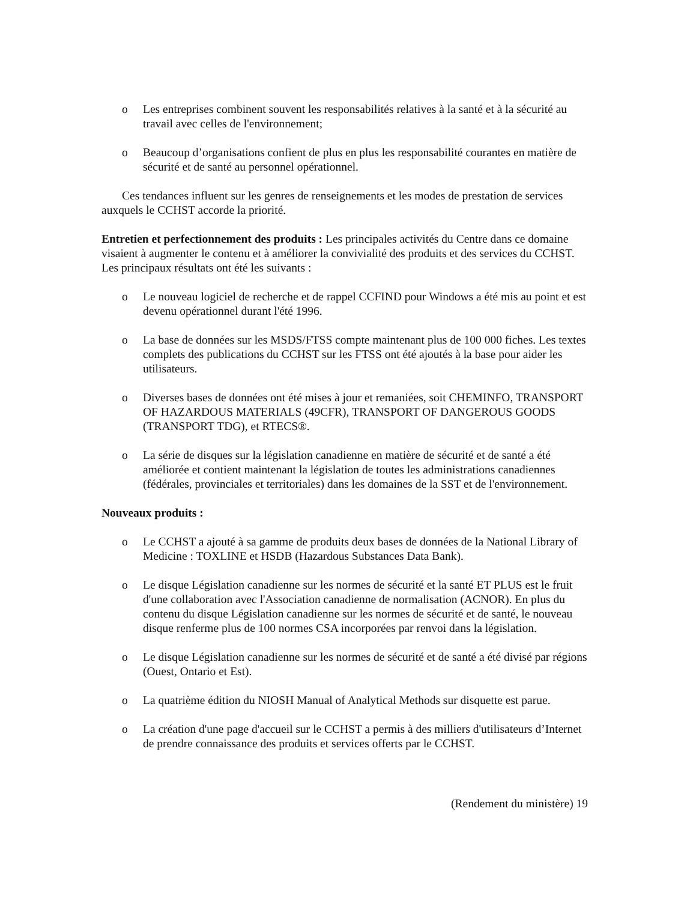o Les entreprises combinent souvent les responsabilités relatives à la santé et à la sécurité au travail avec celles de l'environnement;
o Beaucoup d’organisations confient de plus en plus les responsabilité courantes en matière de sécurité et de santé au personnel opérationnel.
Ces tendances influent sur les genres de renseignements et les modes de prestation de services auxquels le CCHST accorde la priorité.
Entretien et perfectionnement des produits : Les principales activités du Centre dans ce domaine visaient à augmenter le contenu et à améliorer la convivialité des produits et des services du CCHST. Les principaux résultats ont été les suivants :
o Le nouveau logiciel de recherche et de rappel CCFIND pour Windows a été mis au point et est devenu opérationnel durant l'été 1996.
o La base de données sur les MSDS/FTSS compte maintenant plus de 100 000 fiches. Les textes complets des publications du CCHST sur les FTSS ont été ajoutés à la base pour aider les utilisateurs.
o Diverses bases de données ont été mises à jour et remaniées, soit CHEMINFO, TRANSPORT OF HAZARDOUS MATERIALS (49CFR), TRANSPORT OF DANGEROUS GOODS (TRANSPORT TDG), et RTECS®.
o La série de disques sur la législation canadienne en matière de sécurité et de santé a été améliorée et contient maintenant la législation de toutes les administrations canadiennes (fédérales, provinciales et territoriales) dans les domaines de la SST et de l'environnement.
Nouveaux produits :
o Le CCHST a ajouté à sa gamme de produits deux bases de données de la National Library of Medicine : TOXLINE et HSDB (Hazardous Substances Data Bank).
o Le disque Législation canadienne sur les normes de sécurité et la santé ET PLUS est le fruit d'une collaboration avec l'Association canadienne de normalisation (ACNOR). En plus du contenu du disque Législation canadienne sur les normes de sécurité et de santé, le nouveau disque renferme plus de 100 normes CSA incorporées par renvoi dans la législation.
o Le disque Législation canadienne sur les normes de sécurité et de santé a été divisé par régions (Ouest, Ontario et Est).
o La quatrième édition du NIOSH Manual of Analytical Methods sur disquette est parue.
o La création d'une page d'accueil sur le CCHST a permis à des milliers d'utilisateurs d’Internet de prendre connaissance des produits et services offerts par le CCHST.
(Rendement du ministère) 19